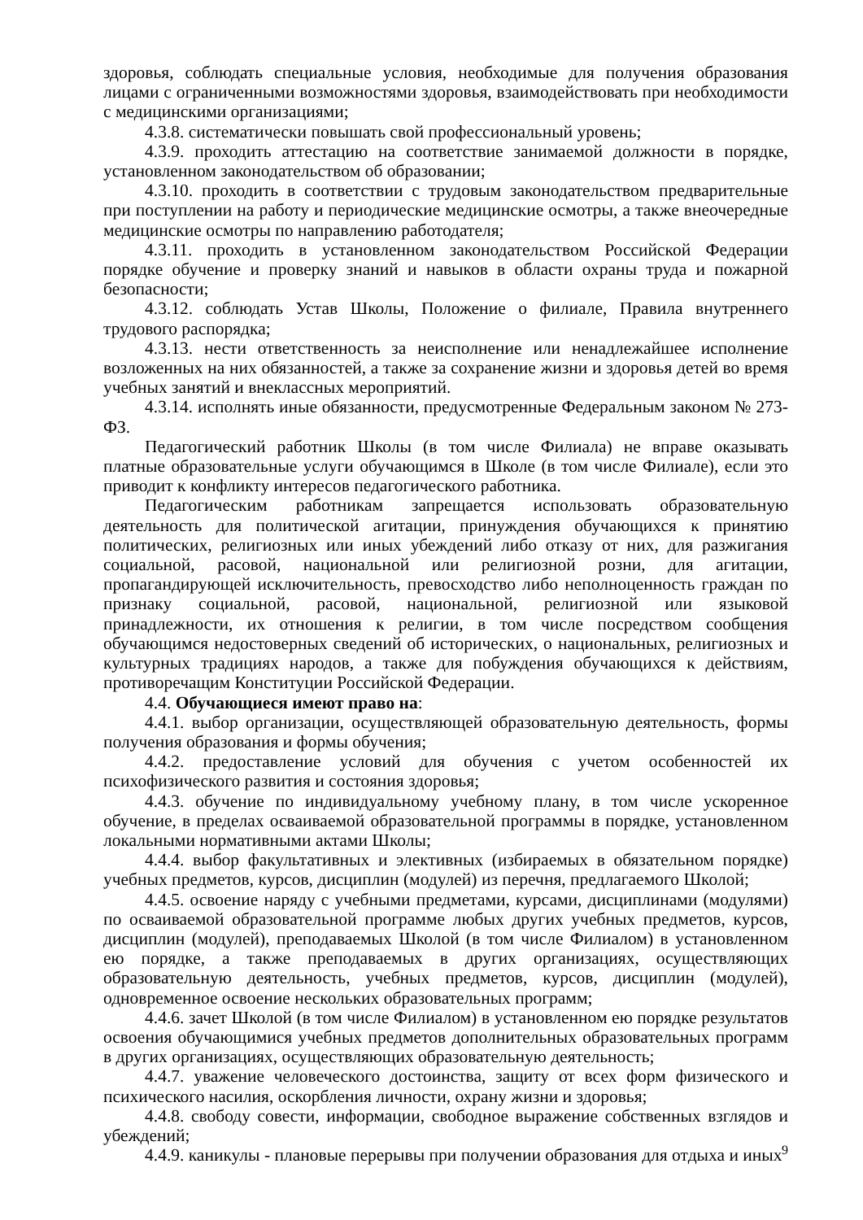здоровья, соблюдать специальные условия, необходимые для получения образования лицами с ограниченными возможностями здоровья, взаимодействовать при необходимости с медицинскими организациями;
4.3.8. систематически повышать свой профессиональный уровень;
4.3.9. проходить аттестацию на соответствие занимаемой должности в порядке, установленном законодательством об образовании;
4.3.10. проходить в соответствии с трудовым законодательством предварительные при поступлении на работу и периодические медицинские осмотры, а также внеочередные медицинские осмотры по направлению работодателя;
4.3.11. проходить в установленном законодательством Российской Федерации порядке обучение и проверку знаний и навыков в области охраны труда и пожарной безопасности;
4.3.12. соблюдать Устав Школы, Положение о филиале, Правила внутреннего трудового распорядка;
4.3.13. нести ответственность за неисполнение или ненадлежайшее исполнение возложенных на них обязанностей, а также за сохранение жизни и здоровья детей во время учебных занятий и внеклассных мероприятий.
4.3.14. исполнять иные обязанности, предусмотренные Федеральным законом № 273-ФЗ.
Педагогический работник Школы (в том числе Филиала) не вправе оказывать платные образовательные услуги обучающимся в Школе (в том числе Филиале), если это приводит к конфликту интересов педагогического работника.
Педагогическим работникам запрещается использовать образовательную деятельность для политической агитации, принуждения обучающихся к принятию политических, религиозных или иных убеждений либо отказу от них, для разжигания социальной, расовой, национальной или религиозной розни, для агитации, пропагандирующей исключительность, превосходство либо неполноценность граждан по признаку социальной, расовой, национальной, религиозной или языковой принадлежности, их отношения к религии, в том числе посредством сообщения обучающимся недостоверных сведений об исторических, о национальных, религиозных и культурных традициях народов, а также для побуждения обучающихся к действиям, противоречащим Конституции Российской Федерации.
4.4. Обучающиеся имеют право на:
4.4.1. выбор организации, осуществляющей образовательную деятельность, формы получения образования и формы обучения;
4.4.2. предоставление условий для обучения с учетом особенностей их психофизического развития и состояния здоровья;
4.4.3. обучение по индивидуальному учебному плану, в том числе ускоренное обучение, в пределах осваиваемой образовательной программы в порядке, установленном локальными нормативными актами Школы;
4.4.4. выбор факультативных и элективных (избираемых в обязательном порядке) учебных предметов, курсов, дисциплин (модулей) из перечня, предлагаемого Школой;
4.4.5. освоение наряду с учебными предметами, курсами, дисциплинами (модулями) по осваиваемой образовательной программе любых других учебных предметов, курсов, дисциплин (модулей), преподаваемых Школой (в том числе Филиалом) в установленном ею порядке, а также преподаваемых в других организациях, осуществляющих образовательную деятельность, учебных предметов, курсов, дисциплин (модулей), одновременное освоение нескольких образовательных программ;
4.4.6. зачет Школой (в том числе Филиалом) в установленном ею порядке результатов освоения обучающимися учебных предметов дополнительных образовательных программ в других организациях, осуществляющих образовательную деятельность;
4.4.7. уважение человеческого достоинства, защиту от всех форм физического и психического насилия, оскорбления личности, охрану жизни и здоровья;
4.4.8. свободу совести, информации, свободное выражение собственных взглядов и убеждений;
4.4.9. каникулы - плановые перерывы при получении образования для отдыха и иных
9